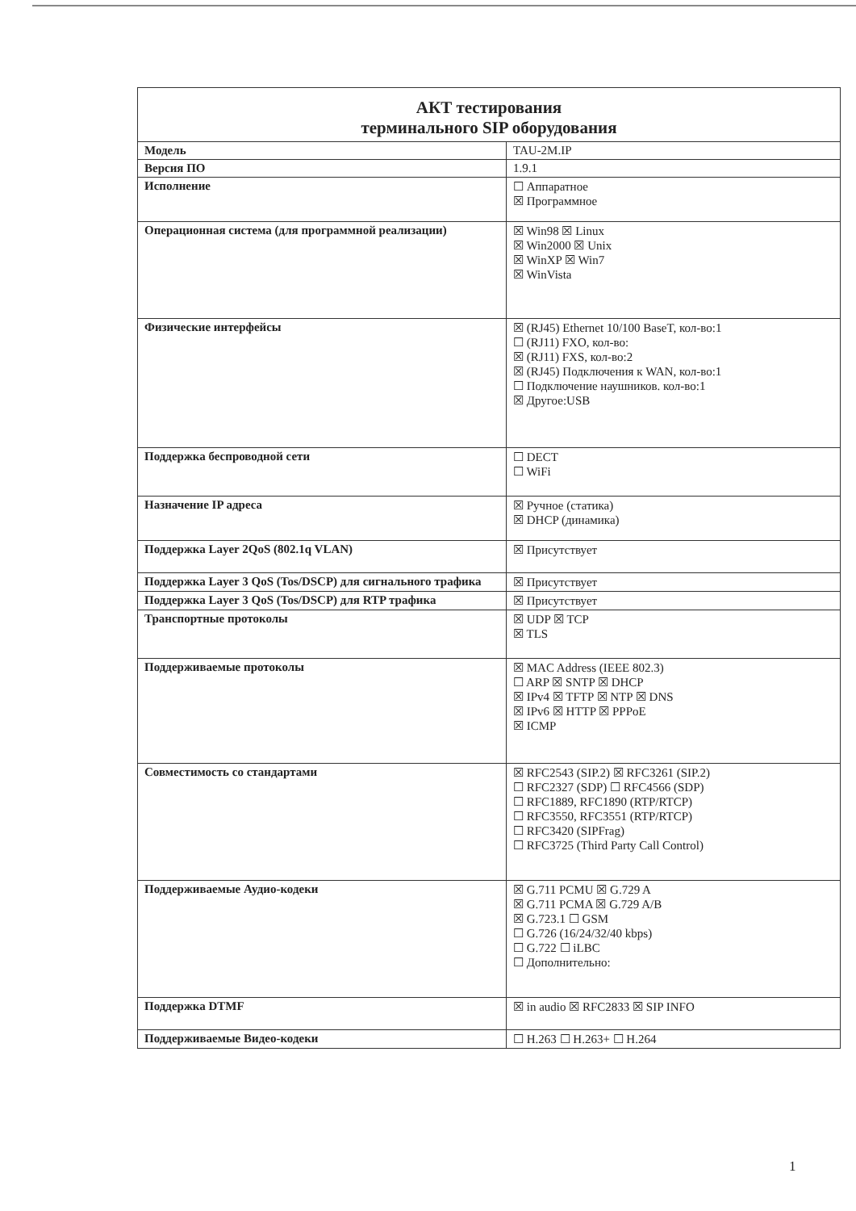| АКТ тестирования терминального SIP оборудования | |
| --- | --- |
| Модель | TAU-2M.IP |
| Версия ПО | 1.9.1 |
| Исполнение | ☐ Аппаратное ☒ Программное |
| Операционная система (для программной реализации) | ☒ Win98 ☒ Linux ☒ Win2000 ☒ Unix ☒ WinXP ☒ Win7 ☒ WinVista |
| Физические интерфейсы | ☒ (RJ45) Ethernet 10/100 BaseT, кол-во:1 ☐ (RJ11) FXO, кол-во: ☒ (RJ11) FXS, кол-во:2 ☒ (RJ45) Подключения к WAN, кол-во:1 ☐ Подключение наушников. кол-во:1 ☒ Другое:USB |
| Поддержка беспроводной сети | ☐ DECT ☐ WiFi |
| Назначение IP адреса | ☒ Ручное (статика) ☒ DHCP (динамика) |
| Поддержка Layer 2QoS (802.1q VLAN) | ☒ Присутствует |
| Поддержка Layer 3 QoS (Tos/DSCP) для сигнального трафика | ☒ Присутствует |
| Поддержка Layer 3 QoS (Tos/DSCP) для RTP трафика | ☒ Присутствует |
| Транспортные протоколы | ☒ UDP ☒ TCP ☒ TLS |
| Поддерживаемые протоколы | ☒ MAC Address (IEEE 802.3) ☐ ARP ☒ SNTP ☒ DHCP ☒ IPv4 ☒ TFTP ☒ NTP ☒ DNS ☒ IPv6 ☒ HTTP ☒ PPPoE ☒ ICMP |
| Совместимость со стандартами | ☒ RFC2543 (SIP.2) ☒ RFC3261 (SIP.2) ☐ RFC2327 (SDP) ☐ RFC4566 (SDP) ☐ RFC1889, RFC1890 (RTP/RTCP) ☐ RFC3550, RFC3551 (RTP/RTCP) ☐ RFC3420 (SIPFrag) ☐ RFC3725 (Third Party Call Control) |
| Поддерживаемые Аудио-кодеки | ☒ G.711 PCMU ☒ G.729 A ☒ G.711 PCMA ☒ G.729 A/B ☒ G.723.1 ☐ GSM ☐ G.726 (16/24/32/40 kbps) ☐ G.722 ☐ iLBC ☐ Дополнительно: |
| Поддержка DTMF | ☒ in audio ☒ RFC2833 ☒ SIP INFO |
| Поддерживаемые Видео-кодеки | ☐ H.263 ☐ H.263+ ☐ H.264 |
1